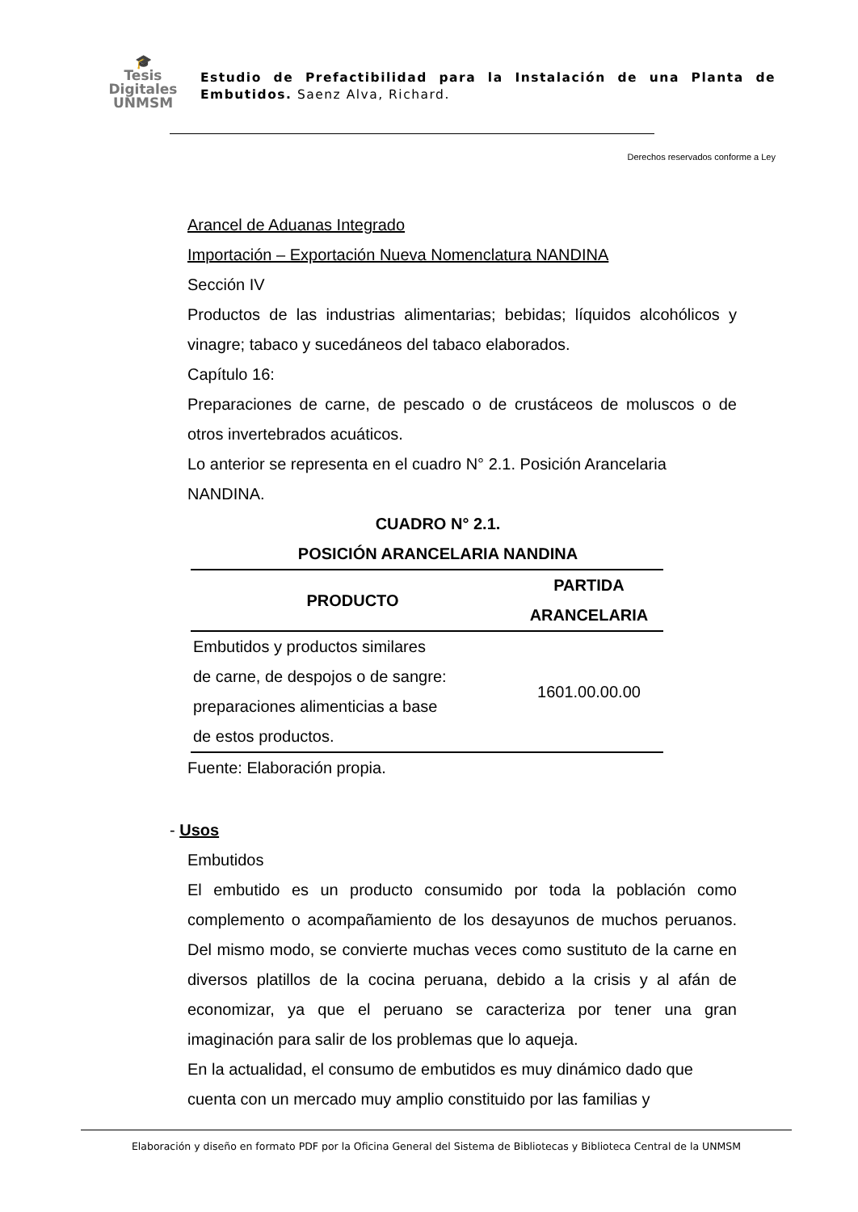🎓
Tesis
Digitales
UNMSM
Estudio de Prefactibilidad para la Instalación de una Planta de Embutidos. Saenz Alva, Richard.
Derechos reservados conforme a Ley
Arancel de Aduanas Integrado
Importación – Exportación Nueva Nomenclatura NANDINA
Sección IV
Productos de las industrias alimentarias; bebidas; líquidos alcohólicos y vinagre; tabaco y sucedáneos del tabaco elaborados.
Capítulo 16:
Preparaciones de carne, de pescado o de crustáceos de moluscos o de otros invertebrados acuáticos.
Lo anterior se representa en el cuadro N° 2.1. Posición Arancelaria NANDINA.
CUADRO N° 2.1.
POSICIÓN ARANCELARIA NANDINA
| PRODUCTO | PARTIDA ARANCELARIA |
| --- | --- |
| Embutidos y productos similares de carne, de despojos o de sangre: preparaciones alimenticias a base de estos productos. | 1601.00.00.00 |
Fuente: Elaboración propia.
- Usos
Embutidos
El embutido es un producto consumido por toda la población como complemento o acompañamiento de los desayunos de muchos peruanos. Del mismo modo, se convierte muchas veces como sustituto de la carne en diversos platillos de la cocina peruana, debido a la crisis y al afán de economizar, ya que el peruano se caracteriza por tener una gran imaginación para salir de los problemas que lo aqueja.
En la actualidad, el consumo de embutidos es muy dinámico dado que cuenta con un mercado muy amplio constituido por las familias y
Elaboración y diseño en formato PDF por la Oficina General del Sistema de Bibliotecas y Biblioteca Central de la UNMSM